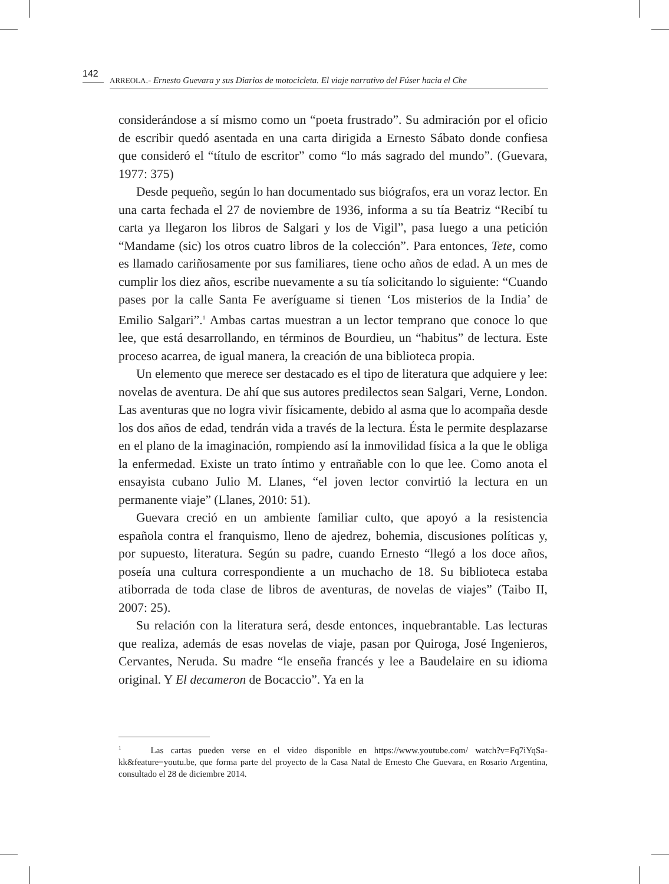142
ARREOLA.- Ernesto Guevara y sus Diarios de motocicleta. El viaje narrativo del Fúser hacia el Che
considerándose a sí mismo como un “poeta frustrado”. Su admiración por el oficio de escribir quedó asentada en una carta dirigida a Ernesto Sábato donde confiesa que consideró el “título de escritor” como “lo más sagrado del mundo”. (Guevara, 1977: 375)
Desde pequeño, según lo han documentado sus biógrafos, era un voraz lector. En una carta fechada el 27 de noviembre de 1936, informa a su tía Beatriz “Recibí tu carta ya llegaron los libros de Salgari y los de Vigil”, pasa luego a una petición “Mandame (sic) los otros cuatro libros de la colección”. Para entonces, Tete, como es llamado cariñosamente por sus familiares, tiene ocho años de edad. A un mes de cumplir los diez años, escribe nuevamente a su tía solicitando lo siguiente: “Cuando pases por la calle Santa Fe averíguame si tienen ‘Los misterios de la India’ de Emilio Salgari”.<sup>1</sup> Ambas cartas muestran a un lector temprano que conoce lo que lee, que está desarrollando, en términos de Bourdieu, un “habitus” de lectura. Este proceso acarrea, de igual manera, la creación de una biblioteca propia.
Un elemento que merece ser destacado es el tipo de literatura que adquiere y lee: novelas de aventura. De ahí que sus autores predilectos sean Salgari, Verne, London. Las aventuras que no logra vivir físicamente, debido al asma que lo acompaña desde los dos años de edad, tendrán vida a través de la lectura. Ésta le permite desplazarse en el plano de la imaginación, rompiendo así la inmovilidad física a la que le obliga la enfermedad. Existe un trato íntimo y entrañable con lo que lee. Como anota el ensayista cubano Julio M. Llanes, “el joven lector convirtió la lectura en un permanente viaje” (Llanes, 2010: 51).
Guevara creció en un ambiente familiar culto, que apoyó a la resistencia española contra el franquismo, lleno de ajedrez, bohemia, discusiones políticas y, por supuesto, literatura. Según su padre, cuando Ernesto “llegó a los doce años, poseía una cultura correspondiente a un muchacho de 18. Su biblioteca estaba atiborrada de toda clase de libros de aventuras, de novelas de viajes” (Taibo II, 2007: 25).
Su relación con la literatura será, desde entonces, inquebrantable. Las lecturas que realiza, además de esas novelas de viaje, pasan por Quiroga, José Ingenieros, Cervantes, Neruda. Su madre “le enseña francés y lee a Baudelaire en su idioma original. Y El decameron de Bocaccio”. Ya en la
<sup>1</sup> Las cartas pueden verse en el video disponible en https://www.youtube.com/ watch?v=Fq7iYqSa-kk&feature=youtu.be, que forma parte del proyecto de la Casa Natal de Ernesto Che Guevara, en Rosario Argentina, consultado el 28 de diciembre 2014.